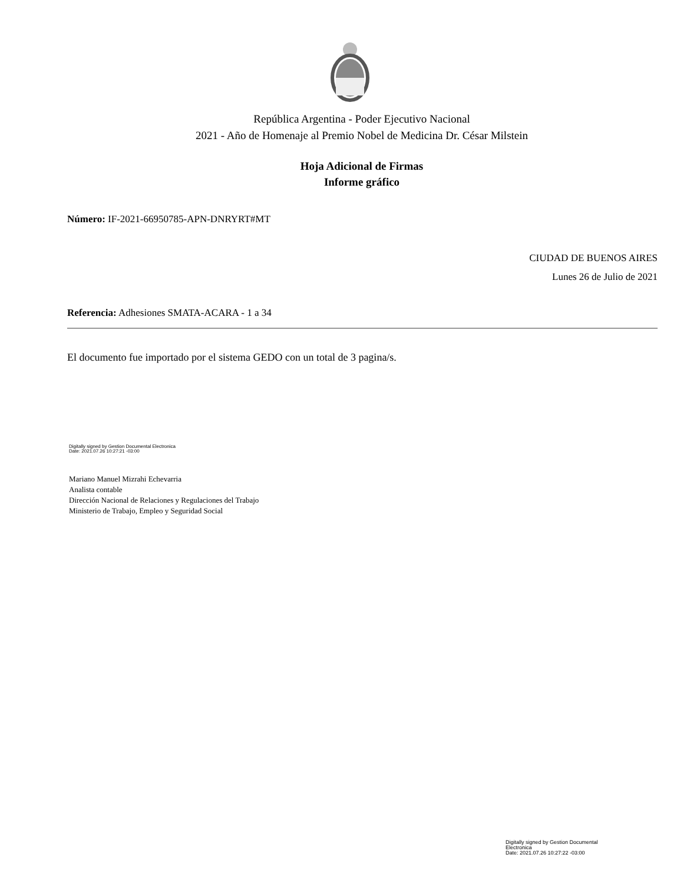República Argentina - Poder Ejecutivo Nacional
2021 - Año de Homenaje al Premio Nobel de Medicina Dr. César Milstein
Hoja Adicional de Firmas
Informe gráfico
Número: IF-2021-66950785-APN-DNRYRT#MT
CIUDAD DE BUENOS AIRES
Lunes 26 de Julio de 2021
Referencia: Adhesiones SMATA-ACARA - 1 a 34
El documento fue importado por el sistema GEDO con un total de 3 pagina/s.
Digitally signed by Gestion Documental Electronica
Date: 2021.07.26 10:27:21 -03:00
Mariano Manuel Mizrahi Echevarria
Analista contable
Dirección Nacional de Relaciones y Regulaciones del Trabajo
Ministerio de Trabajo, Empleo y Seguridad Social
Digitally signed by Gestion Documental
Electronica
Date: 2021.07.26 10:27:22 -03:00